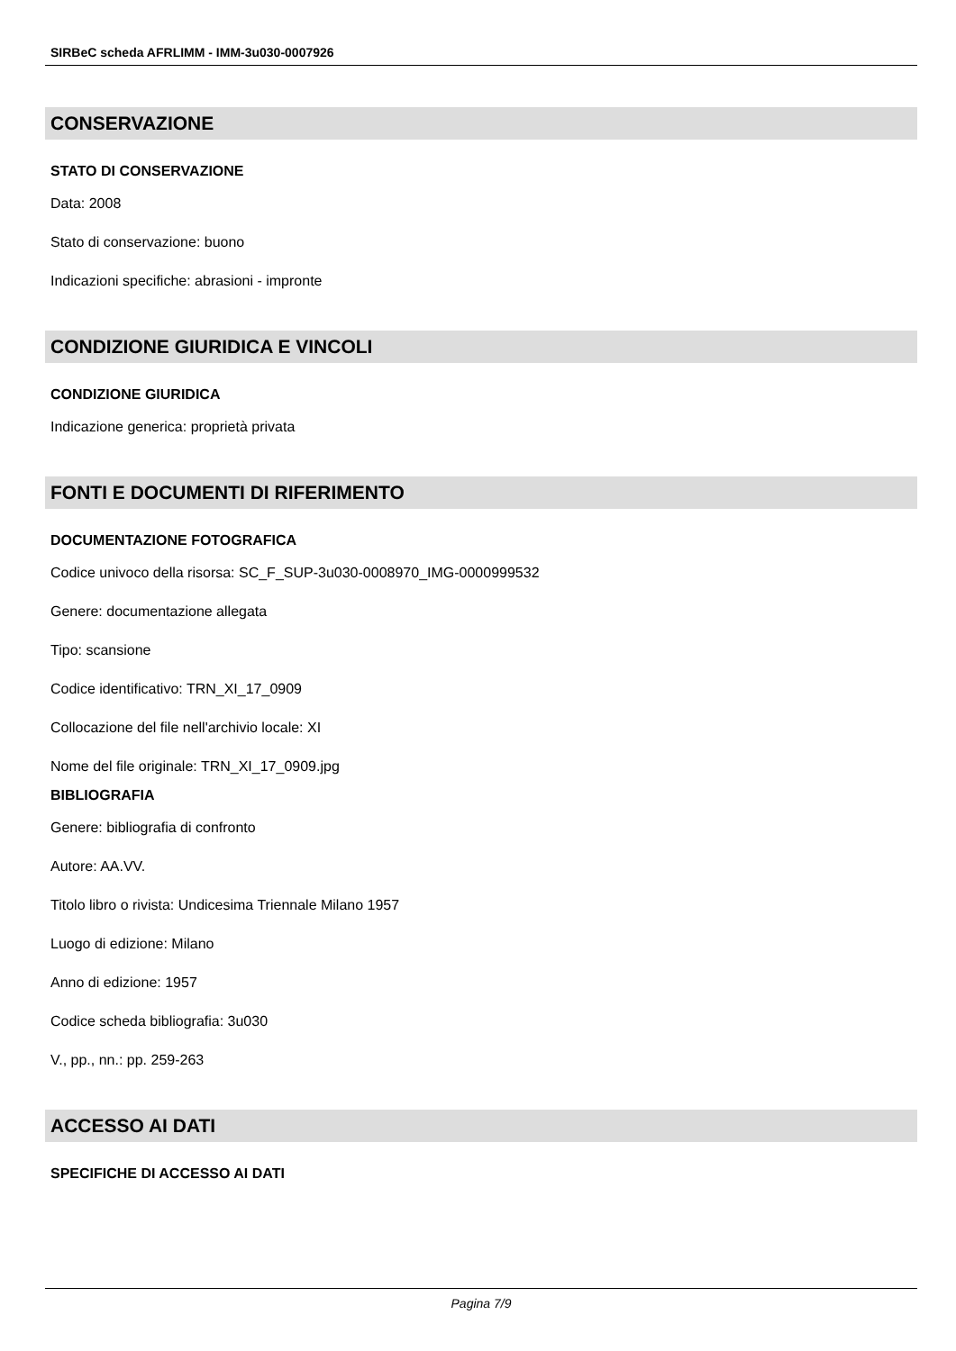SIRBeC scheda AFRLIMM - IMM-3u030-0007926
CONSERVAZIONE
STATO DI CONSERVAZIONE
Data: 2008
Stato di conservazione: buono
Indicazioni specifiche: abrasioni - impronte
CONDIZIONE GIURIDICA E VINCOLI
CONDIZIONE GIURIDICA
Indicazione generica: proprietà privata
FONTI E DOCUMENTI DI RIFERIMENTO
DOCUMENTAZIONE FOTOGRAFICA
Codice univoco della risorsa: SC_F_SUP-3u030-0008970_IMG-0000999532
Genere: documentazione allegata
Tipo: scansione
Codice identificativo: TRN_XI_17_0909
Collocazione del file nell'archivio locale: XI
Nome del file originale: TRN_XI_17_0909.jpg
BIBLIOGRAFIA
Genere: bibliografia di confronto
Autore: AA.VV.
Titolo libro o rivista: Undicesima Triennale Milano 1957
Luogo di edizione: Milano
Anno di edizione: 1957
Codice scheda bibliografia: 3u030
V., pp., nn.: pp. 259-263
ACCESSO AI DATI
SPECIFICHE DI ACCESSO AI DATI
Pagina 7/9